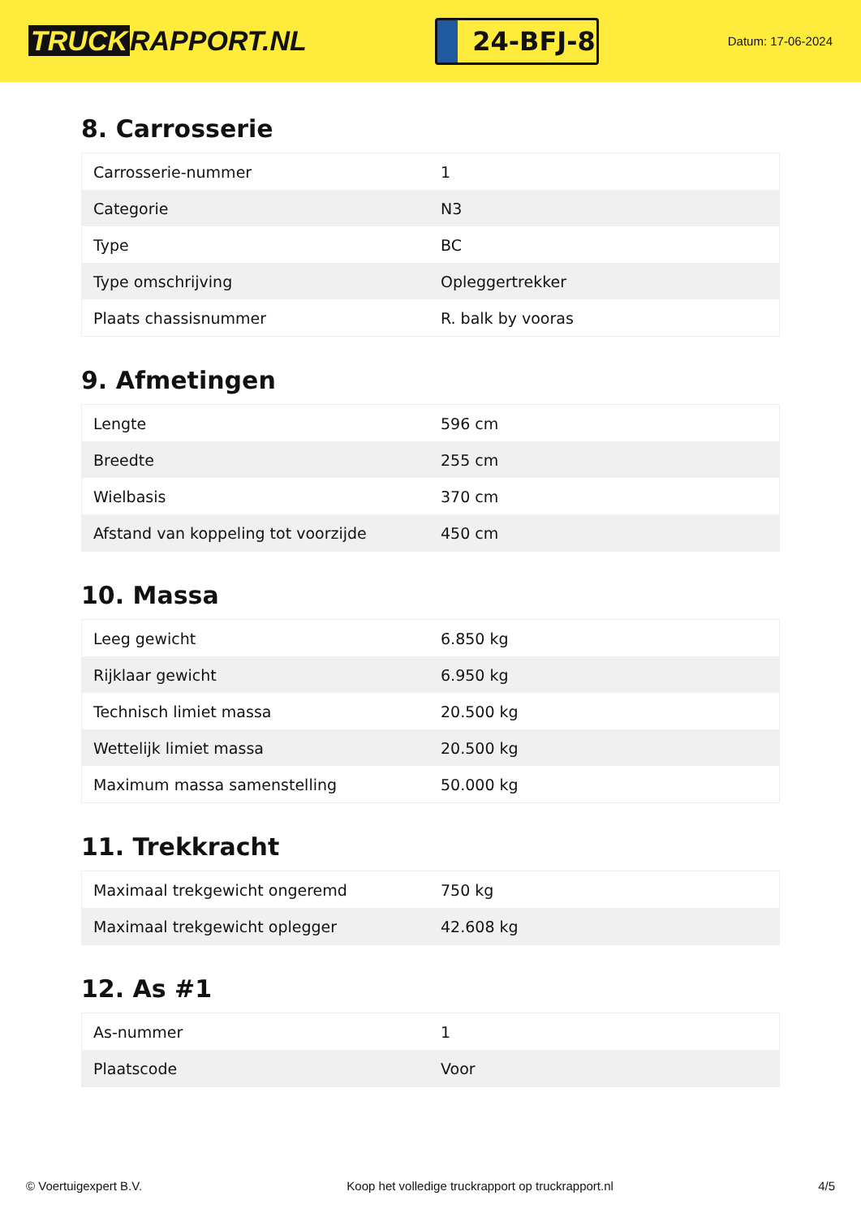TRUCK RAPPORT.NL
24-BFJ-8
Datum: 17-06-2024
8. Carrosserie
| Carrosserie-nummer | 1 |
| Categorie | N3 |
| Type | BC |
| Type omschrijving | Opleggertrekker |
| Plaats chassisnummer | R. balk by vooras |
9. Afmetingen
| Lengte | 596 cm |
| Breedte | 255 cm |
| Wielbasis | 370 cm |
| Afstand van koppeling tot voorzijde | 450 cm |
10. Massa
| Leeg gewicht | 6.850 kg |
| Rijklaar gewicht | 6.950 kg |
| Technisch limiet massa | 20.500 kg |
| Wettelijk limiet massa | 20.500 kg |
| Maximum massa samenstelling | 50.000 kg |
11. Trekkracht
| Maximaal trekgewicht ongeremd | 750 kg |
| Maximaal trekgewicht oplegger | 42.608 kg |
12. As #1
| As-nummer | 1 |
| Plaatscode | Voor |
© Voertuigexpert B.V. Koop het volledige truckrapport op truckrapport.nl 4/5